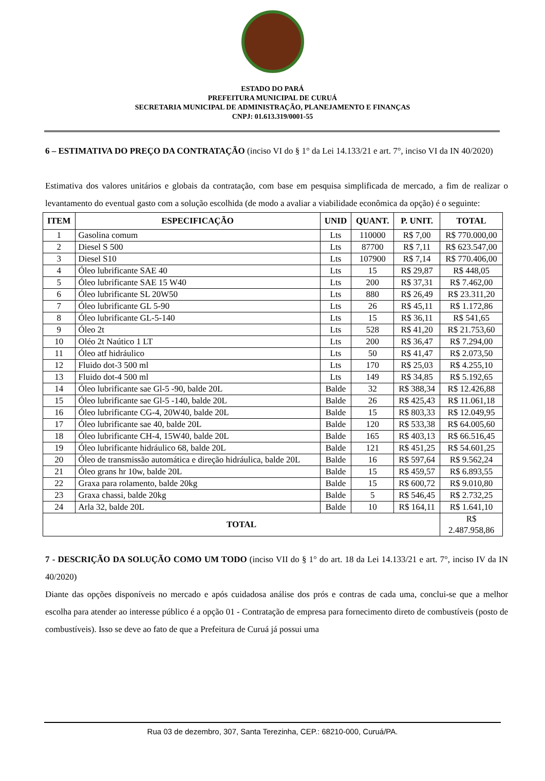ESTADO DO PARÁ
PREFEITURA MUNICIPAL DE CURUÁ
SECRETARIA MUNICIPAL DE ADMINISTRAÇÃO, PLANEJAMENTO E FINANÇAS
CNPJ: 01.613.319/0001-55
6 – ESTIMATIVA DO PREÇO DA CONTRATAÇÃO (inciso VI do § 1° da Lei 14.133/21 e art. 7°, inciso VI da IN 40/2020)
Estimativa dos valores unitários e globais da contratação, com base em pesquisa simplificada de mercado, a fim de realizar o levantamento do eventual gasto com a solução escolhida (de modo a avaliar a viabilidade econômica da opção) é o seguinte:
| ITEM | ESPECIFICAÇÃO | UNID | QUANT. | P. UNIT. | TOTAL |
| --- | --- | --- | --- | --- | --- |
| 1 | Gasolina comum | Lts | 110000 | R$ 7,00 | R$ 770.000,00 |
| 2 | Diesel S 500 | Lts | 87700 | R$ 7,11 | R$ 623.547,00 |
| 3 | Diesel S10 | Lts | 107900 | R$ 7,14 | R$ 770.406,00 |
| 4 | Óleo lubrificante SAE 40 | Lts | 15 | R$ 29,87 | R$ 448,05 |
| 5 | Óleo lubrificante SAE 15 W40 | Lts | 200 | R$ 37,31 | R$ 7.462,00 |
| 6 | Óleo lubrificante SL 20W50 | Lts | 880 | R$ 26,49 | R$ 23.311,20 |
| 7 | Óleo lubrificante GL 5-90 | Lts | 26 | R$ 45,11 | R$ 1.172,86 |
| 8 | Óleo lubrificante GL-5-140 | Lts | 15 | R$ 36,11 | R$ 541,65 |
| 9 | Óleo 2t | Lts | 528 | R$ 41,20 | R$ 21.753,60 |
| 10 | Oléo 2t Naútico 1 LT | Lts | 200 | R$ 36,47 | R$ 7.294,00 |
| 11 | Óleo atf hidráulico | Lts | 50 | R$ 41,47 | R$ 2.073,50 |
| 12 | Fluido dot-3 500 ml | Lts | 170 | R$ 25,03 | R$ 4.255,10 |
| 13 | Fluido dot-4 500 ml | Lts | 149 | R$ 34,85 | R$ 5.192,65 |
| 14 | Óleo lubrificante sae Gl-5 -90, balde 20L | Balde | 32 | R$ 388,34 | R$ 12.426,88 |
| 15 | Óleo lubrificante sae Gl-5 -140, balde 20L | Balde | 26 | R$ 425,43 | R$ 11.061,18 |
| 16 | Óleo lubrificante CG-4, 20W40, balde 20L | Balde | 15 | R$ 803,33 | R$ 12.049,95 |
| 17 | Óleo lubrificante sae 40, balde 20L | Balde | 120 | R$ 533,38 | R$ 64.005,60 |
| 18 | Óleo lubrificante CH-4, 15W40, balde 20L | Balde | 165 | R$ 403,13 | R$ 66.516,45 |
| 19 | Óleo lubrificante hidráulico 68, balde 20L | Balde | 121 | R$ 451,25 | R$ 54.601,25 |
| 20 | Óleo de transmissão automática e direção hidráulica, balde 20L | Balde | 16 | R$ 597,64 | R$ 9.562,24 |
| 21 | Óleo grans hr 10w, balde 20L | Balde | 15 | R$ 459,57 | R$ 6.893,55 |
| 22 | Graxa para rolamento, balde 20kg | Balde | 15 | R$ 600,72 | R$ 9.010,80 |
| 23 | Graxa chassi, balde 20kg | Balde | 5 | R$ 546,45 | R$ 2.732,25 |
| 24 | Arla 32, balde 20L | Balde | 10 | R$ 164,11 | R$ 1.641,10 |
| TOTAL | | | | | R$ 2.487.958,86 |
7 - DESCRIÇÃO DA SOLUÇÃO COMO UM TODO (inciso VII do § 1° do art. 18 da Lei 14.133/21 e art. 7°, inciso IV da IN 40/2020)
Diante das opções disponíveis no mercado e após cuidadosa análise dos prós e contras de cada uma, conclui-se que a melhor escolha para atender ao interesse público é a opção 01 - Contratação de empresa para fornecimento direto de combustíveis (posto de combustíveis). Isso se deve ao fato de que a Prefeitura de Curuá já possui uma
Rua 03 de dezembro, 307, Santa Terezinha, CEP.: 68210-000, Curuá/PA.